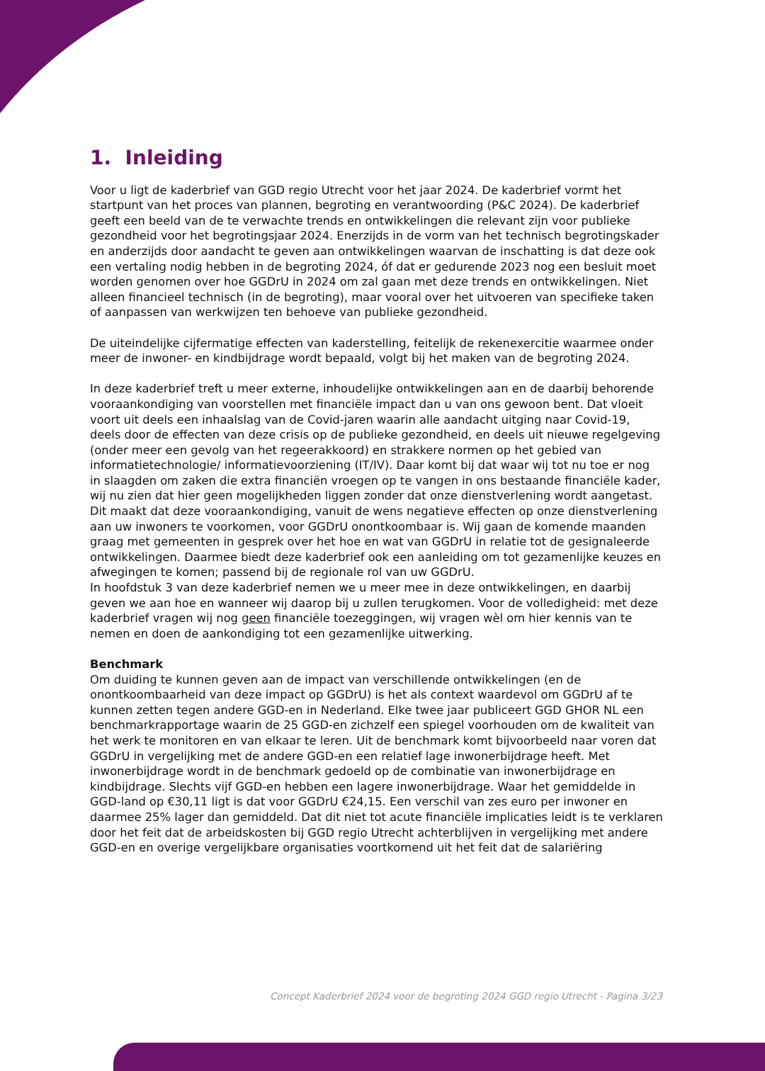1. Inleiding
Voor u ligt de kaderbrief van GGD regio Utrecht voor het jaar 2024. De kaderbrief vormt het startpunt van het proces van plannen, begroting en verantwoording (P&C 2024). De kaderbrief geeft een beeld van de te verwachte trends en ontwikkelingen die relevant zijn voor publieke gezondheid voor het begrotingsjaar 2024. Enerzijds in de vorm van het technisch begrotingskader en anderzijds door aandacht te geven aan ontwikkelingen waarvan de inschatting is dat deze ook een vertaling nodig hebben in de begroting 2024, óf dat er gedurende 2023 nog een besluit moet worden genomen over hoe GGDrU in 2024 om zal gaan met deze trends en ontwikkelingen. Niet alleen financieel technisch (in de begroting), maar vooral over het uitvoeren van specifieke taken of aanpassen van werkwijzen ten behoeve van publieke gezondheid.
De uiteindelijke cijfermatige effecten van kaderstelling, feitelijk de rekenexercitie waarmee onder meer de inwoner- en kindbijdrage wordt bepaald, volgt bij het maken van de begroting 2024.
In deze kaderbrief treft u meer externe, inhoudelijke ontwikkelingen aan en de daarbij behorende vooraankondiging van voorstellen met financiële impact dan u van ons gewoon bent. Dat vloeit voort uit deels een inhaalslag van de Covid-jaren waarin alle aandacht uitging naar Covid-19, deels door de effecten van deze crisis op de publieke gezondheid, en deels uit nieuwe regelgeving (onder meer een gevolg van het regeerakkoord) en strakkere normen op het gebied van informatietechnologie/ informatievoorziening (IT/IV). Daar komt bij dat waar wij tot nu toe er nog in slaagden om zaken die extra financiën vroegen op te vangen in ons bestaande financiële kader, wij nu zien dat hier geen mogelijkheden liggen zonder dat onze dienstverlening wordt aangetast. Dit maakt dat deze vooraankondiging, vanuit de wens negatieve effecten op onze dienstverlening aan uw inwoners te voorkomen, voor GGDrU onontkoombaar is. Wij gaan de komende maanden graag met gemeenten in gesprek over het hoe en wat van GGDrU in relatie tot de gesignaleerde ontwikkelingen. Daarmee biedt deze kaderbrief ook een aanleiding om tot gezamenlijke keuzes en afwegingen te komen; passend bij de regionale rol van uw GGDrU.
In hoofdstuk 3 van deze kaderbrief nemen we u meer mee in deze ontwikkelingen, en daarbij geven we aan hoe en wanneer wij daarop bij u zullen terugkomen. Voor de volledigheid: met deze kaderbrief vragen wij nog geen financiële toezeggingen, wij vragen wèl om hier kennis van te nemen en doen de aankondiging tot een gezamenlijke uitwerking.
Benchmark
Om duiding te kunnen geven aan de impact van verschillende ontwikkelingen (en de onontkoombaarheid van deze impact op GGDrU) is het als context waardevol om GGDrU af te kunnen zetten tegen andere GGD-en in Nederland. Elke twee jaar publiceert GGD GHOR NL een benchmarkrapportage waarin de 25 GGD-en zichzelf een spiegel voorhouden om de kwaliteit van het werk te monitoren en van elkaar te leren. Uit de benchmark komt bijvoorbeeld naar voren dat GGDrU in vergelijking met de andere GGD-en een relatief lage inwonerbijdrage heeft. Met inwonerbijdrage wordt in de benchmark gedoeld op de combinatie van inwonerbijdrage en kindbijdrage. Slechts vijf GGD-en hebben een lagere inwonerbijdrage. Waar het gemiddelde in GGD-land op €30,11 ligt is dat voor GGDrU €24,15. Een verschil van zes euro per inwoner en daarmee 25% lager dan gemiddeld. Dat dit niet tot acute financiële implicaties leidt is te verklaren door het feit dat de arbeidskosten bij GGD regio Utrecht achterblijven in vergelijking met andere GGD-en en overige vergelijkbare organisaties voortkomend uit het feit dat de salariëring
Concept Kaderbrief 2024 voor de begroting 2024 GGD regio Utrecht - Pagina 3/23